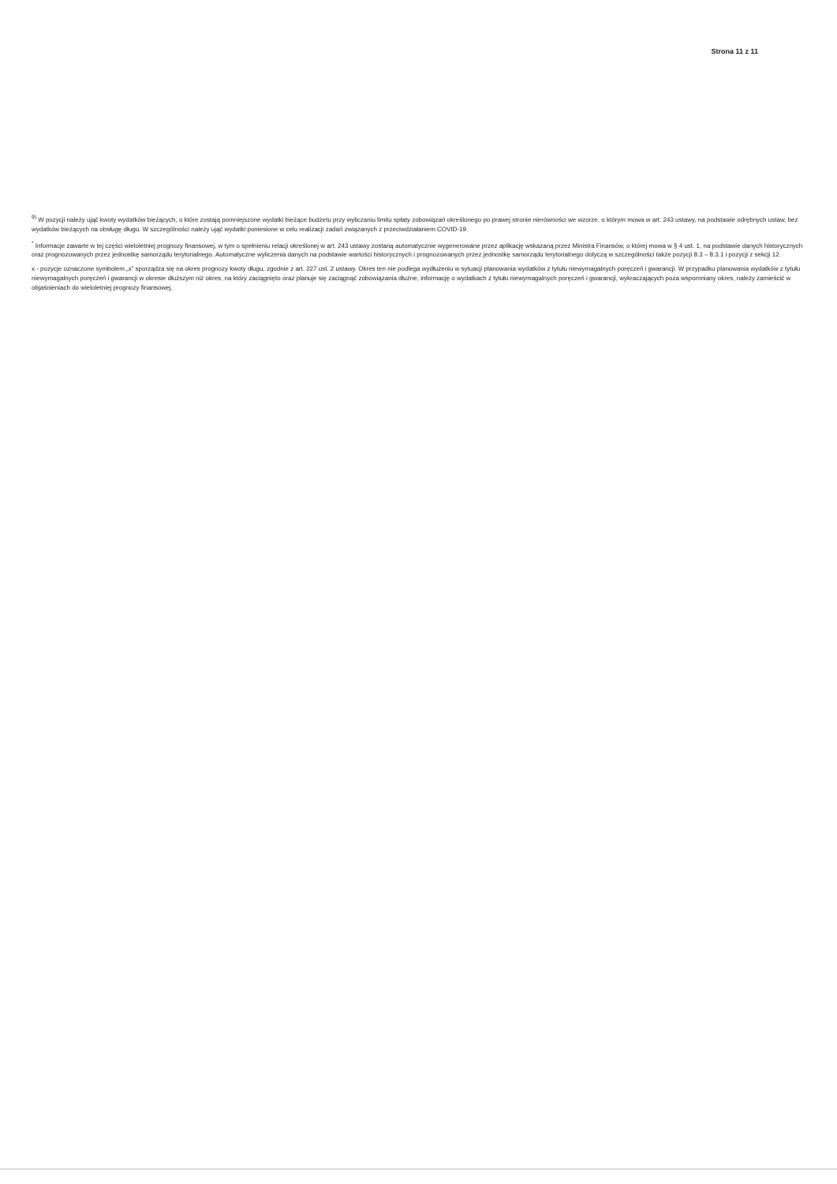Strona 11 z 11
<sup>9)</sup> W pozycji należy ująć kwoty wydatków bieżących, o które zostają pomniejszone wydatki bieżące budżetu przy wyliczaniu limitu spłaty zobowiązań określonego po prawej stronie nierówności we wzorze, o którym mowa w art. 243 ustawy, na podstawie odrębnych ustaw, bez wydatków bieżących na obsługę długu. W szczególności należy ująć wydatki poniesione w celu realizacji zadań związanych z przeciwdziałaniem COVID-19.
<sup>*</sup> Informacje zawarte w tej części wieloletniej prognozy finansowej, w tym o spełnieniu relacji określonej w art. 243 ustawy zostaną automatycznie wygenerowane przez aplikację wskazaną przez Ministra Finansów, o której mowa w § 4 ust. 1, na podstawie danych historycznych oraz prognozowanych przez jednostkę samorządu terytorialnego. Automatyczne wyliczenia danych na podstawie wartości historycznych i prognozowanych przez jednostkę samorządu terytorialnego dotyczą w szczególności także pozycji 8.3 – 8.3.1 i pozycji z sekcji 12.
x - pozycje oznaczone symbolem „x” sporządza się na okres prognozy kwoty długu, zgodnie z art. 227 ust. 2 ustawy. Okres ten nie podlega wydłużeniu w sytuacji planowania wydatków z tytułu niewymagalnych poręczeń i gwarancji. W przypadku planowania wydatków z tytułu niewymagalnych poręczeń i gwarancji w okresie dłuższym niż okres, na który zaciągnięto oraz planuje się zaciągnąć zobowiązania dłużne, informację o wydatkach z tytułu niewymagalnych poręczeń i gwarancji, wykraczających poza wspomniany okres, należy zamieścić w objaśnieniach do wieloletniej prognozy finansowej.